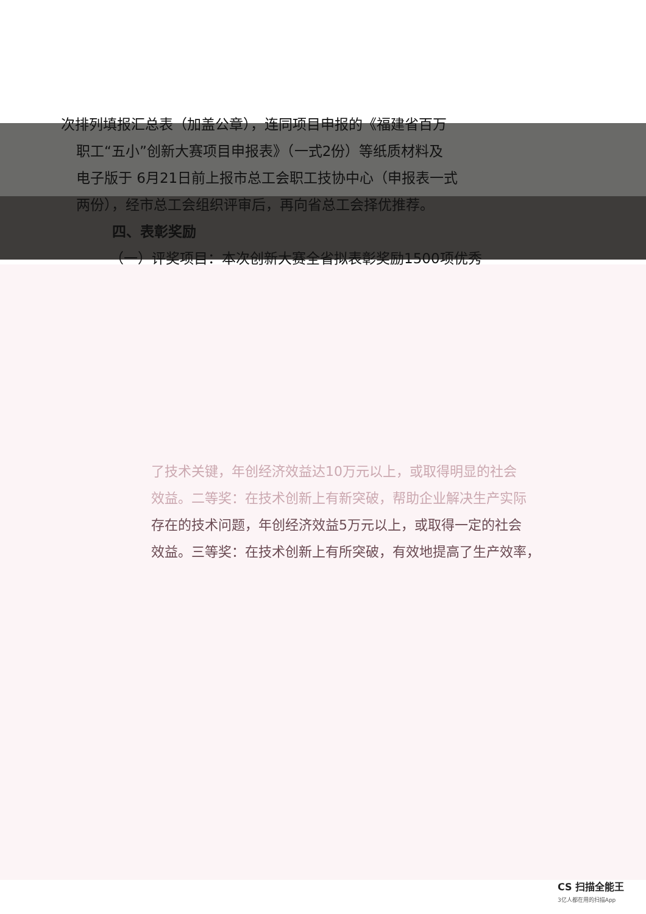次排列填报汇总表（加盖公章），连同项目申报的《福建省百万
职工“五小”创新大赛项目申报表》（一式2份）等纸质材料及
电子版于 6月21日前上报市总工会职工技协中心（申报表一式
两份），经市总工会组织评审后，再向省总工会择优推荐。
四、表彰奖励
（一）评奖项目：本次创新大赛全省拟表彰奖励1500项优秀
了技术关键，年创经济效益达10万元以上，或取得明显的社会
效益。二等奖：在技术创新上有新突破，帮助企业解决生产实际
存在的技术问题，年创经济效益5万元以上，或取得一定的社会
效益。三等奖：在技术创新上有所突破，有效地提高了生产效率，
CS 扫描全能王
3亿人都在用的扫描App